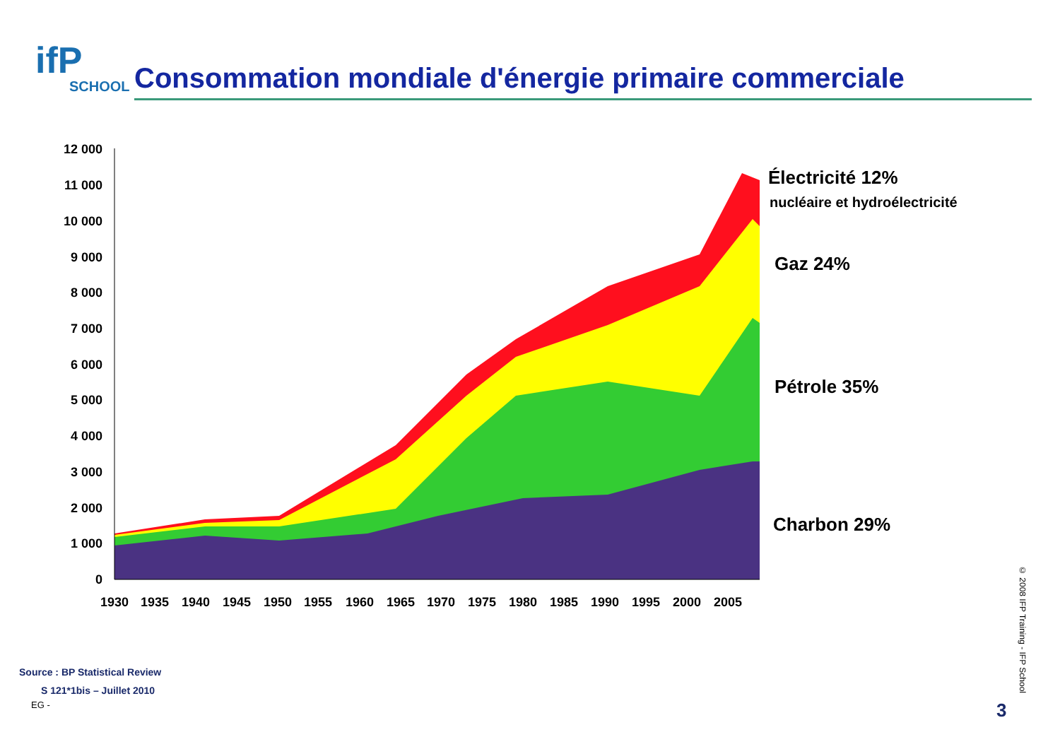ifP
SCHOOL
Consommation mondiale d'énergie primaire commerciale
12 000
11 000
10 000
9 000
8 000
7 000
6 000
5 000
4 000
3 000
2 000
1 000
0
1930
1935
1940
1945
1950
1955
1960
1965
1970
1975
1980
1985
1990
1995
2000
2005
Électricité 12%
nucléaire et hydroélectricité
Gaz 24%
Pétrole 35%
Charbon 29%
Source : BP Statistical Review
S 121*1bis – Juillet 2010
EG -
© 2008 IFP Training - IFP School
3